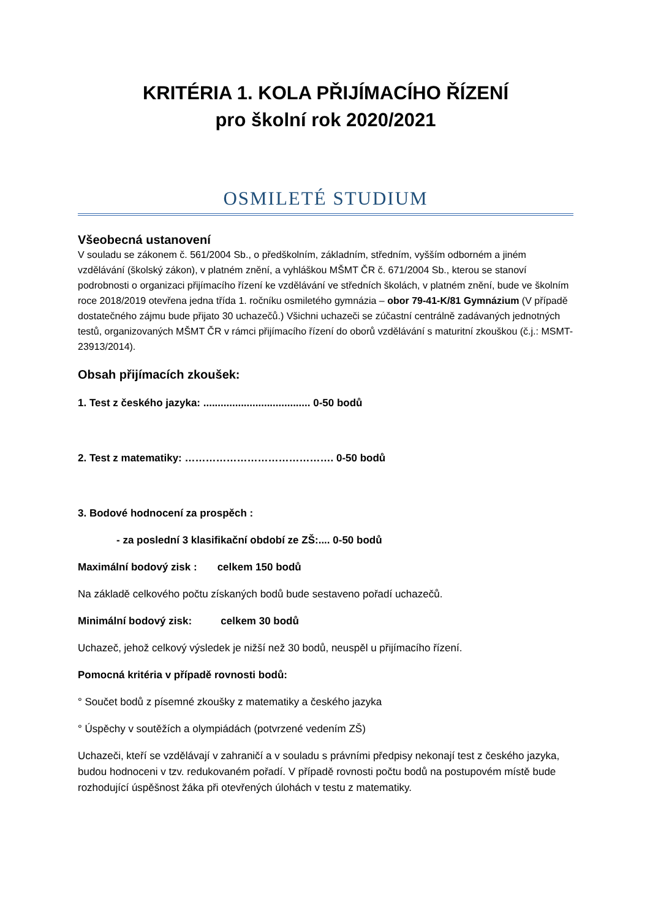KRITÉRIA 1. KOLA PŘIJÍMACÍHO ŘÍZENÍ
pro školní rok 2020/2021
OSMILETÉ STUDIUM
Všeobecná ustanovení
V souladu se zákonem č. 561/2004 Sb., o předškolním, základním, středním, vyšším odborném a jiném vzdělávání (školský zákon), v platném znění, a vyhláškou MŠMT ČR č. 671/2004 Sb., kterou se stanoví podrobnosti o organizaci přijímacího řízení ke vzdělávání ve středních školách, v platném znění, bude ve školním roce 2018/2019 otevřena jedna třída 1. ročníku osmiletého gymnázia – obor 79-41-K/81 Gymnázium (V případě dostatečného zájmu bude přijato 30 uchazečů.) Všichni uchazeči se zúčastní centrálně zadávaných jednotných testů, organizovaných MŠMT ČR v rámci přijímacího řízení do oborů vzdělávání s maturitní zkouškou (č.j.: MSMT-23913/2014).
Obsah přijímacích zkoušek:
1. Test z českého jazyka: ..................................... 0-50 bodů
2. Test z matematiky: ……………………………………. 0-50 bodů
3. Bodové hodnocení za prospěch :
- za poslední 3 klasifikační období ze ZŠ:.... 0-50 bodů
Maximální bodový zisk : celkem 150 bodů
Na základě celkového počtu získaných bodů bude sestaveno pořadí uchazečů.
Minimální bodový zisk: celkem 30 bodů
Uchazeč, jehož celkový výsledek je nižší než 30 bodů, neuspěl u přijímacího řízení.
Pomocná kritéria v případě rovnosti bodů:
° Součet bodů z písemné zkoušky z matematiky a českého jazyka
° Úspěchy v soutěžích a olympiádách (potvrzené vedením ZŠ)
Uchazeči, kteří se vzdělávají v zahraničí a v souladu s právními předpisy nekonají test z českého jazyka, budou hodnoceni v tzv. redukovaném pořadí. V případě rovnosti počtu bodů na postupovém místě bude rozhodující úspěšnost žáka při otevřených úlohách v testu z matematiky.